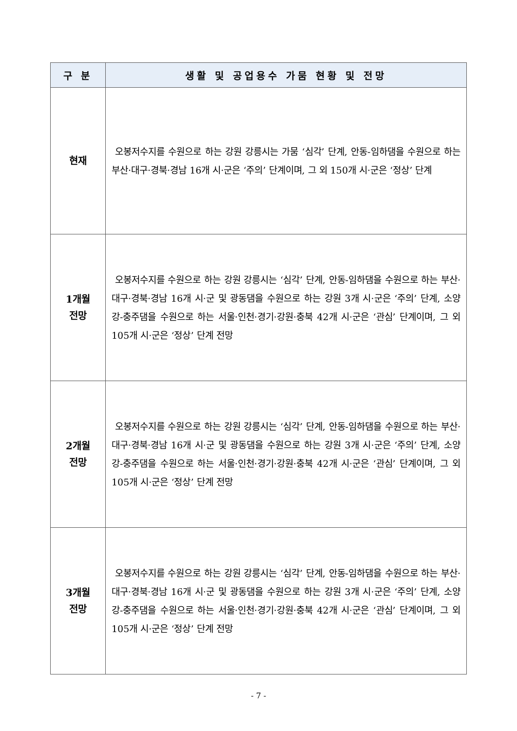| 구 분 | 생활 및 공업용수 가뭄 현황 및 전망 |
| --- | --- |
| 현재 | 오봉저수지를 수원으로 하는 강원 강릉시는 가뭄 ‘심각’ 단계, 안동-임하댐을 수원으로 하는 부산·대구·경북·경남 16개 시·군은 ‘주의’ 단계이며, 그 외 150개 시·군은 ‘정상’ 단계 |
| 1개월 전망 | 오봉저수지를 수원으로 하는 강원 강릉시는 ‘심각’ 단계, 안동-임하댐을 수원으로 하는 부산·대구·경북·경남 16개 시·군 및 광동댐을 수원으로 하는 강원 3개 시·군은 ‘주의’ 단계, 소양강-충주댐을 수원으로 하는 서울·인천·경기·강원·충북 42개 시·군은 ‘관심’ 단계이며, 그 외 105개 시·군은 ‘정상’ 단계 전망 |
| 2개월 전망 | 오봉저수지를 수원으로 하는 강원 강릉시는 ‘심각’ 단계, 안동-임하댐을 수원으로 하는 부산·대구·경북·경남 16개 시·군 및 광동댐을 수원으로 하는 강원 3개 시·군은 ‘주의’ 단계, 소양강-충주댐을 수원으로 하는 서울·인천·경기·강원·충북 42개 시·군은 ‘관심’ 단계이며, 그 외 105개 시·군은 ‘정상’ 단계 전망 |
| 3개월 전망 | 오봉저수지를 수원으로 하는 강원 강릉시는 ‘심각’ 단계, 안동-임하댐을 수원으로 하는 부산·대구·경북·경남 16개 시·군 및 광동댐을 수원으로 하는 강원 3개 시·군은 ‘주의’ 단계, 소양강-충주댐을 수원으로 하는 서울·인천·경기·강원·충북 42개 시·군은 ‘관심’ 단계이며, 그 외 105개 시·군은 ‘정상’ 단계 전망 |
- 7 -